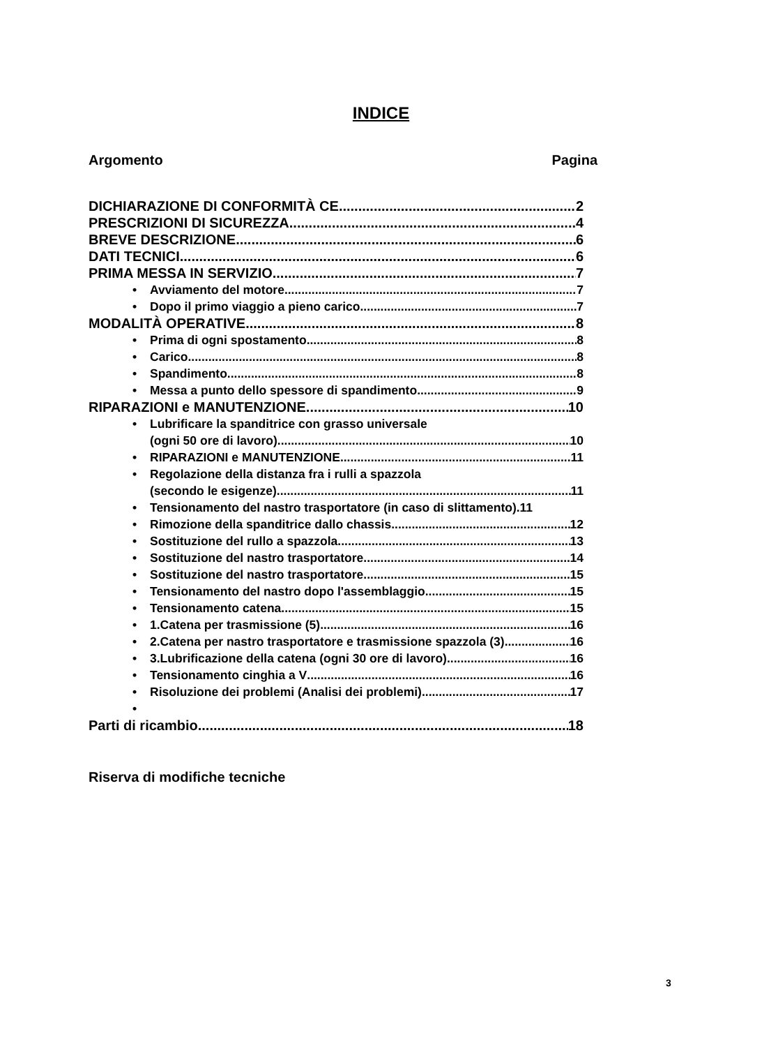INDICE
Argomento Pagina
DICHIARAZIONE DI CONFORMITÀ CE 2
PRESCRIZIONI DI SICUREZZA 4
BREVE DESCRIZIONE 6
DATI TECNICI 6
PRIMA MESSA IN SERVIZIO 7
• Avviamento del motore 7
• Dopo il primo viaggio a pieno carico 7
MODALITÀ OPERATIVE 8
• Prima di ogni spostamento 8
• Carico 8
• Spandimento 8
• Messa a punto dello spessore di spandimento 9
RIPARAZIONI e MANUTENZIONE 10
•
Lubrificare la spanditrice con grasso universale
(ogni 50 ore di lavoro) 10
• RIPARAZIONI e MANUTENZIONE 11
•
Regolazione della distanza fra i rulli a spazzola
(secondo le esigenze) 11
• Tensionamento del nastro trasportatore (in caso di slittamento). 11
• Rimozione della spanditrice dallo chassis 12
• Sostituzione del rullo a spazzola 13
• Sostituzione del nastro trasportatore 14
• Sostituzione del nastro trasportatore 15
• Tensionamento del nastro dopo l'assemblaggio 15
• Tensionamento catena 15
• 1.Catena per trasmissione (5) 16
• 2.Catena per nastro trasportatore e trasmissione spazzola (3) 16
• 3.Lubrificazione della catena (ogni 30 ore di lavoro) 16
• Tensionamento cinghia a V 16
• Risoluzione dei problemi (Analisi dei problemi) 17
•
Parti di ricambio 18
Riserva di modifiche tecniche
3